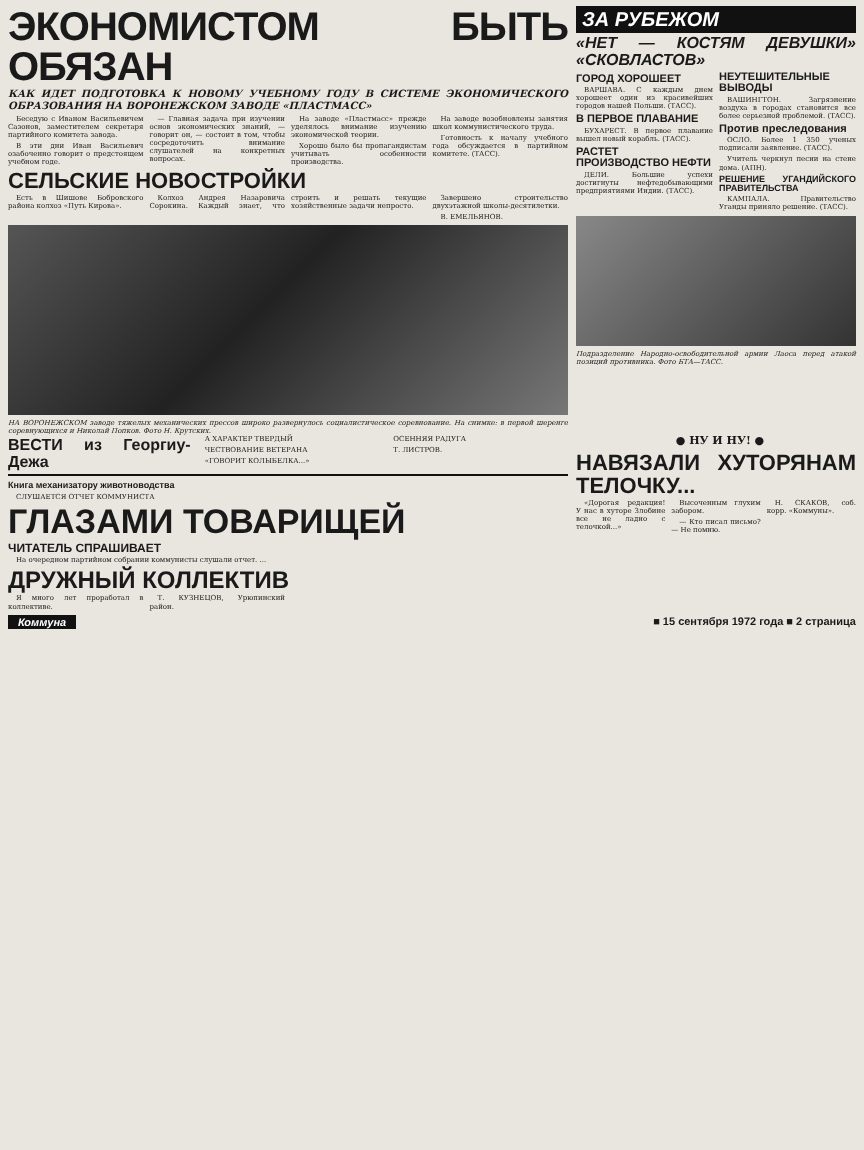ЭКОНОМИСТОМ БЫТЬ ОБЯЗАН
КАК ИДЕТ ПОДГОТОВКА К НОВОМУ УЧЕБНОМУ ГОДУ В СИСТЕМЕ ЭКОНОМИЧЕСКОГО ОБРАЗОВАНИЯ НА ВОРОНЕЖСКОМ ЗАВОДЕ «ПЛАСТМАСС»
Беседую с Иваном Васильевичем Сазонов, заместителем секретаря партийного комитета завода.
В эти дни Иван Васильевич озабоченно говорит о предстоящем учебном годе.
— Главная задача при изучении основ экономических знаний, — говорит он, — состоит в том, чтобы сосредоточить внимание слушателей на конкретных вопросах.
На заводе «Пластмасс» прежде уделялось внимание изучению экономической теории.
Хорошо было бы пропагандистам учитывать особенности производства.
На заводе возобновлены занятия школ коммунистического труда.
Готовность к началу учебного года обсуждается в партийном комитете. (ТАСС).
СЕЛЬСКИЕ НОВОСТРОЙКИ
Есть в Шишове Бобровского района колхоз «Путь Кирова».
Колхоз Андрея Назаровича Сорокина. Каждый знает, что строить и решать текущие хозяйственные задачи непросто.
Завершено строительство двухэтажной школы-десятилетки.
В. ЕМЕЛЬЯНОВ.
НА ВОРОНЕЖСКОМ заводе тяжелых механических прессов широко развернулось социалистическое соревнование. На снимке: в первой шеренге соревнующихся и Николай Попков. Фото Н. Крутских.
ЗА РУБЕЖОМ
«НЕТ — КОСТЯМ ДЕВУШКИ» «СКОВЛАСТОВ»
ГОРОД ХОРОШЕЕТ
ВАРШАВА. С каждым днем хорошеет один из красивейших городов нашей Польши. (ТАСС).
В ПЕРВОЕ ПЛАВАНИЕ
БУХАРЕСТ. В первое плавание вышел новый корабль. (ТАСС).
РАСТЕТ ПРОИЗВОДСТВО НЕФТИ
ДЕЛИ. Большие успехи достигнуты нефтедобывающими предприятиями Индии. (ТАСС).
НЕУТЕШИТЕЛЬНЫЕ ВЫВОДЫ
ВАШИНГТОН. Загрязнение воздуха в городах становится все более серьезной проблемой. (ТАСС).
Против преследования
ОСЛО. Более 1 350 ученых подписали заявление. (ТАСС).
Учитель черкнул песни на стене дома. (АПН).
РЕШЕНИЕ УГАНДИЙСКОГО ПРАВИТЕЛЬСТВА
КАМПАЛА. Правительство Уганды приняло решение. (ТАСС).
Подразделение Народно-освободительной армии Лаоса перед атакой позиций противника. Фото БТА—ТАСС.
ВЕСТИ из Георгиу-Дежа
А ХАРАКТЕР ТВЕРДЫЙ
ЧЕСТВОВАНИЕ ВЕТЕРАНА
«ГОВОРИТ КОЛЫБЕЛКА...»
ОСЕННЯЯ РАДУГА
Т. ЛИСТРОВ.
Книга механизатору животноводства
СЛУШАЕТСЯ ОТЧЕТ КОММУНИСТА
ГЛАЗАМИ ТОВАРИЩЕЙ
ЧИТАТЕЛЬ СПРАШИВАЕТ
На очередном партийном собрании коммунисты слушали отчет. ...
ДРУЖНЫЙ КОЛЛЕКТИВ
Я много лет проработал в коллективе.
Т. КУЗНЕЦОВ, Урюпинский район.
● НУ И НУ! ●
НАВЯЗАЛИ ХУТОРЯНАМ ТЕЛОЧКУ...
«Дорогая редакция! У нас в хуторе Злобине все не ладно с телочкой...»
Высоченным глухим забором.
— Кто писал письмо? — Не помню.
Н. СКАКОВ, соб. корр. «Коммуны».
Коммуна ■ 15 сентября 1972 года ■ 2 страница